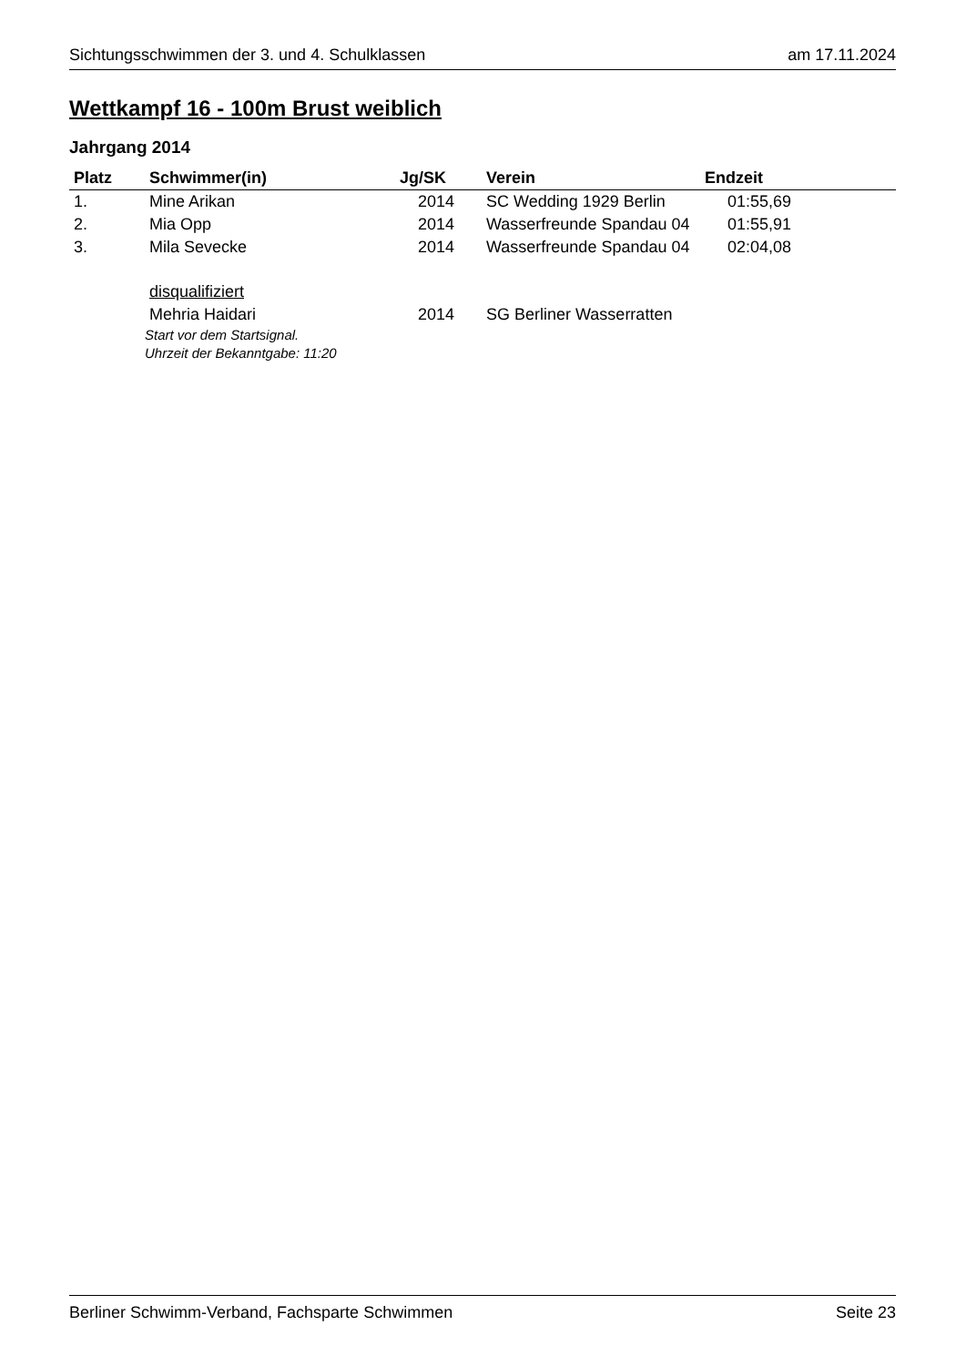Sichtungsschwimmen der 3. und 4. Schulklassen am 17.11.2024
Wettkampf 16 - 100m Brust weiblich
Jahrgang 2014
| Platz | Schwimmer(in) | Jg/SK | Verein | Endzeit |
| --- | --- | --- | --- | --- |
| 1. | Mine Arikan | 2014 | SC Wedding 1929 Berlin | 01:55,69 |
| 2. | Mia Opp | 2014 | Wasserfreunde Spandau 04 | 01:55,91 |
| 3. | Mila Sevecke | 2014 | Wasserfreunde Spandau 04 | 02:04,08 |
| | disqualifiziert | | | |
| | Mehria Haidari | 2014 | SG Berliner Wasserratten | |
Start vor dem Startsignal.
Uhrzeit der Bekanntgabe: 11:20
Berliner Schwimm-Verband, Fachsparte Schwimmen Seite 23